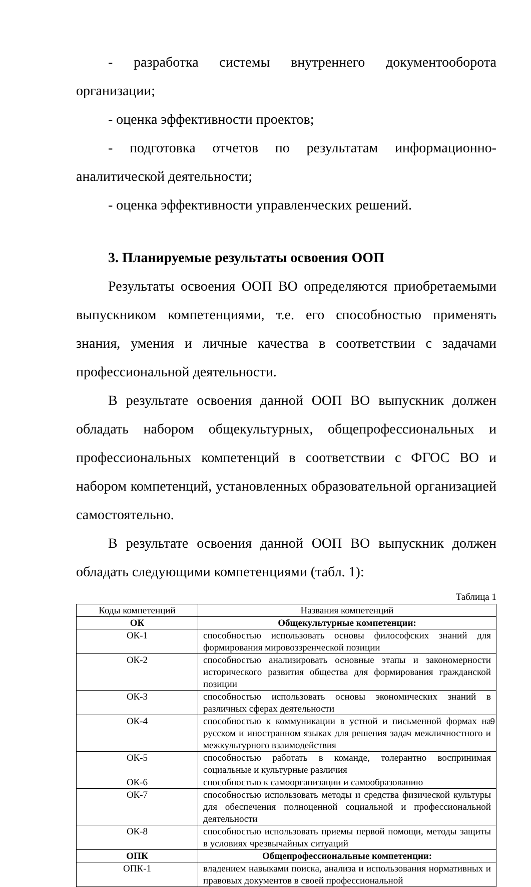- разработка системы внутреннего документооборота организации;
- оценка эффективности проектов;
- подготовка отчетов по результатам информационно-аналитической деятельности;
- оценка эффективности управленческих решений.
3. Планируемые результаты освоения ООП
Результаты освоения ООП ВО определяются приобретаемыми выпускником компетенциями, т.е. его способностью применять знания, умения и личные качества в соответствии с задачами профессиональной деятельности.
В результате освоения данной ООП ВО выпускник должен обладать набором общекультурных, общепрофессиональных и профессиональных компетенций в соответствии с ФГОС ВО и набором компетенций, установленных образовательной организацией самостоятельно.
В результате освоения данной ООП ВО выпускник должен обладать следующими компетенциями (табл. 1):
Таблица 1
| Коды компетенций | Названия компетенций |
| ОК | Общекультурные компетенции: |
| ОК-1 | способностью использовать основы философских знаний для формирования мировоззренческой позиции |
| ОК-2 | способностью анализировать основные этапы и закономерности исторического развития общества для формирования гражданской позиции |
| ОК-3 | способностью использовать основы экономических знаний в различных сферах деятельности |
| ОК-4 | способностью к коммуникации в устной и письменной формах на русском и иностранном языках для решения задач межличностного и межкультурного взаимодействия |
| ОК-5 | способностью работать в команде, толерантно воспринимая социальные и культурные различия |
| ОК-6 | способностью к самоорганизации и самообразованию |
| ОК-7 | способностью использовать методы и средства физической культуры для обеспечения полноценной социальной и профессиональной деятельности |
| ОК-8 | способностью использовать приемы первой помощи, методы защиты в условиях чрезвычайных ситуаций |
| ОПК | Общепрофессиональные компетенции: |
| ОПК-1 | владением навыками поиска, анализа и использования нормативных и правовых документов в своей профессиональной |
9